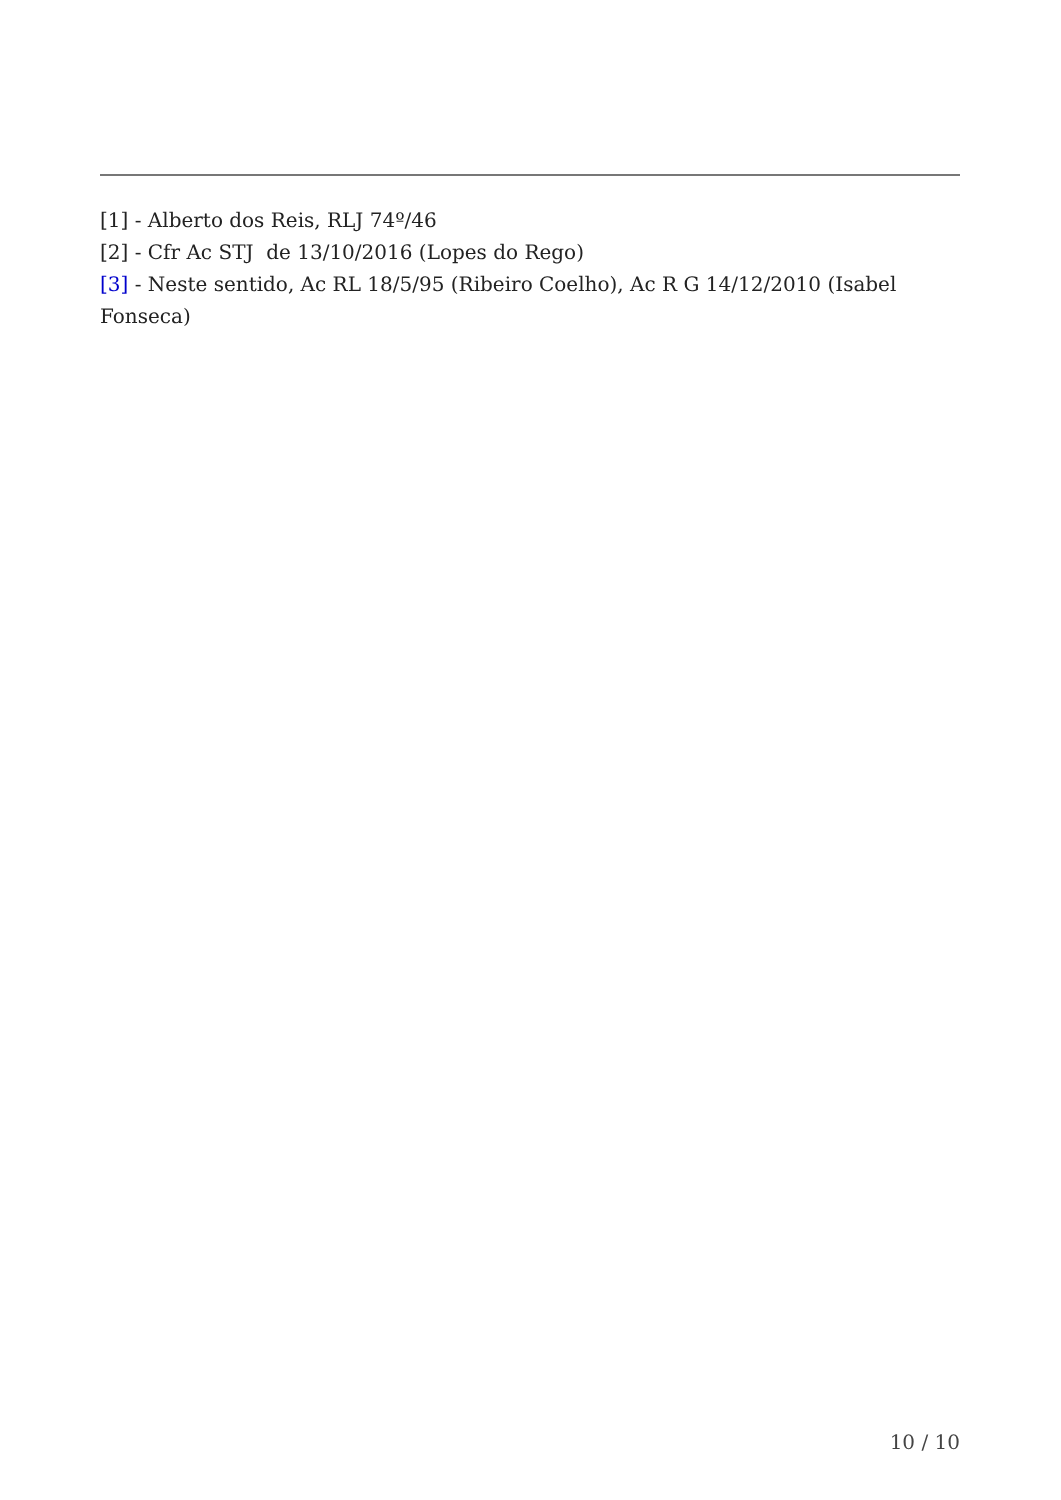[1] - Alberto dos Reis, RLJ 74º/46
[2] - Cfr Ac STJ de 13/10/2016 (Lopes do Rego)
[3] - Neste sentido, Ac RL 18/5/95 (Ribeiro Coelho), Ac R G 14/12/2010 (Isabel Fonseca)
10 / 10